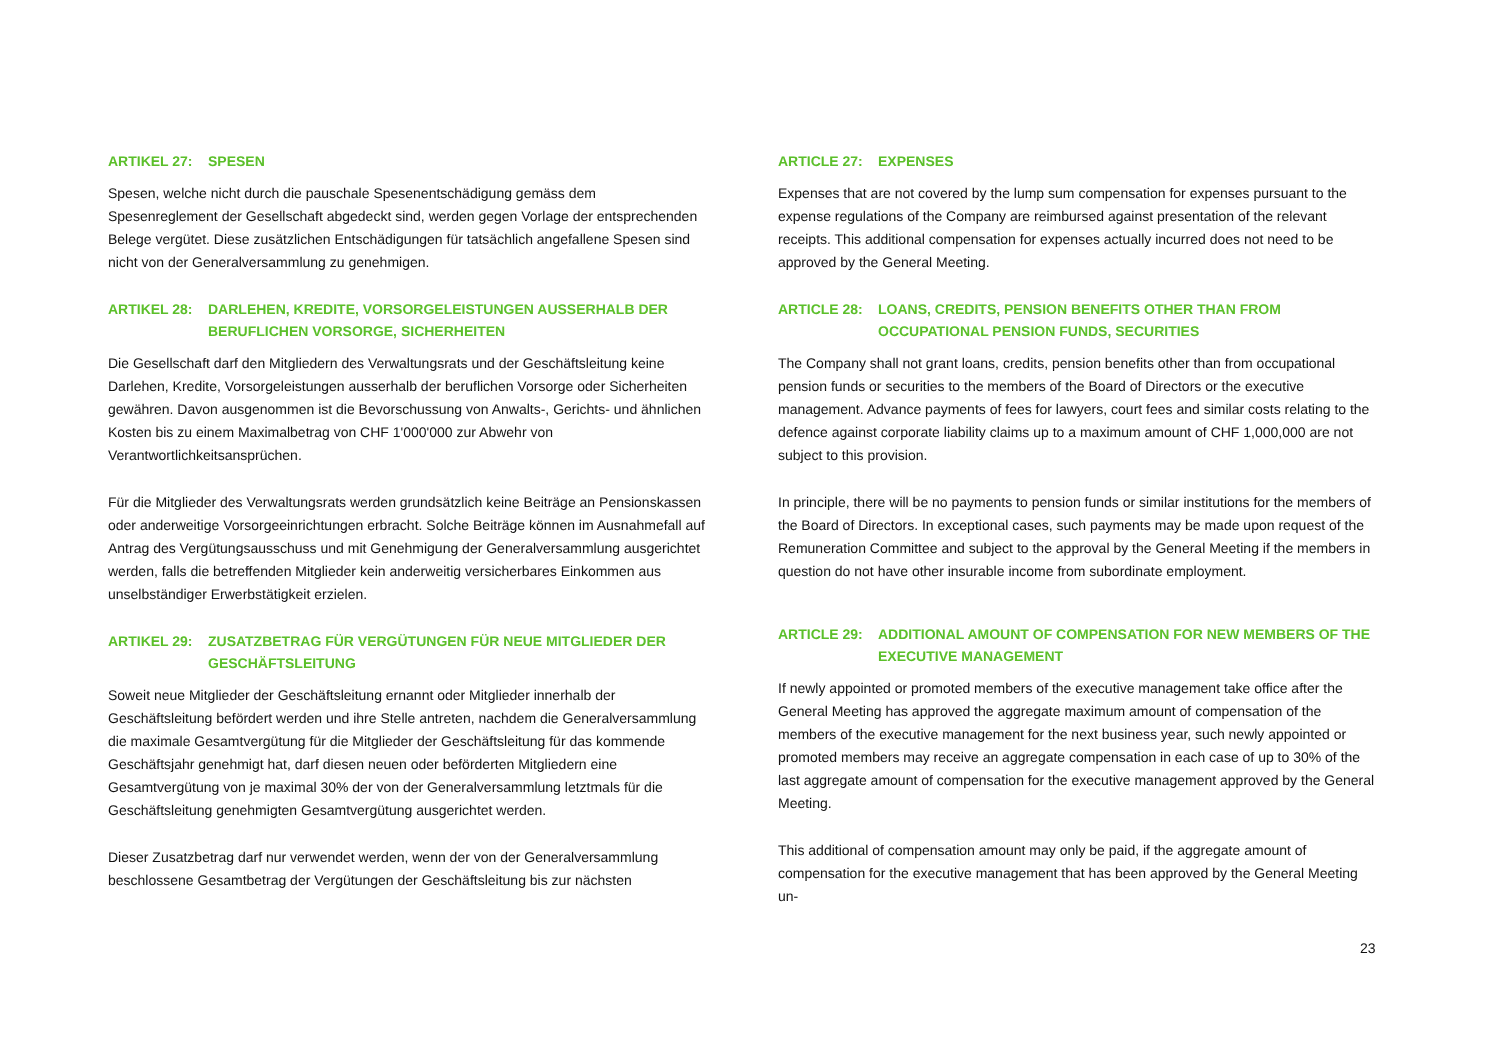ARTIKEL 27: SPESEN
Spesen, welche nicht durch die pauschale Spesenentschädigung gemäss dem Spesenreglement der Gesellschaft abgedeckt sind, werden gegen Vorlage der entsprechenden Belege vergütet. Diese zusätzlichen Entschädigungen für tatsächlich angefallene Spesen sind nicht von der Generalversammlung zu genehmigen.
ARTIKEL 28: DARLEHEN, KREDITE, VORSORGELEISTUNGEN AUSSERHALB DER BERUFLICHEN VORSORGE, SICHERHEITEN
Die Gesellschaft darf den Mitgliedern des Verwaltungsrats und der Geschäftsleitung keine Darlehen, Kredite, Vorsorgeleistungen ausserhalb der beruflichen Vorsorge oder Sicherheiten gewähren. Davon ausgenommen ist die Bevorschussung von Anwalts-, Gerichts- und ähnlichen Kosten bis zu einem Maximalbetrag von CHF 1'000'000 zur Abwehr von Verantwortlichkeitsansprüchen.
Für die Mitglieder des Verwaltungsrats werden grundsätzlich keine Beiträge an Pensionskassen oder anderweitige Vorsorgeeinrichtungen erbracht. Solche Beiträge können im Ausnahmefall auf Antrag des Vergütungsausschuss und mit Genehmigung der Generalversammlung ausgerichtet werden, falls die betreffenden Mitglieder kein anderweitig versicherbares Einkommen aus unselbständiger Erwerbstätigkeit erzielen.
ARTIKEL 29: ZUSATZBETRAG FÜR VERGÜTUNGEN FÜR NEUE MITGLIEDER DER GESCHÄFTSLEITUNG
Soweit neue Mitglieder der Geschäftsleitung ernannt oder Mitglieder innerhalb der Geschäftsleitung befördert werden und ihre Stelle antreten, nachdem die Generalversammlung die maximale Gesamtvergütung für die Mitglieder der Geschäftsleitung für das kommende Geschäftsjahr genehmigt hat, darf diesen neuen oder beförderten Mitgliedern eine Gesamtvergütung von je maximal 30% der von der Generalversammlung letztmals für die Geschäftsleitung genehmigten Gesamtvergütung ausgerichtet werden.
Dieser Zusatzbetrag darf nur verwendet werden, wenn der von der Generalversammlung beschlossene Gesamtbetrag der Vergütungen der Geschäftsleitung bis zur nächsten
ARTICLE 27: EXPENSES
Expenses that are not covered by the lump sum compensation for expenses pursuant to the expense regulations of the Company are reimbursed against presentation of the relevant receipts. This additional compensation for expenses actually incurred does not need to be approved by the General Meeting.
ARTICLE 28: LOANS, CREDITS, PENSION BENEFITS OTHER THAN FROM OCCUPATIONAL PENSION FUNDS, SECURITIES
The Company shall not grant loans, credits, pension benefits other than from occupational pension funds or securities to the members of the Board of Directors or the executive management. Advance payments of fees for lawyers, court fees and similar costs relating to the defence against corporate liability claims up to a maximum amount of CHF 1,000,000 are not subject to this provision.
In principle, there will be no payments to pension funds or similar institutions for the members of the Board of Directors. In exceptional cases, such payments may be made upon request of the Remuneration Committee and subject to the approval by the General Meeting if the members in question do not have other insurable income from subordinate employment.
ARTICLE 29: ADDITIONAL AMOUNT OF COMPENSATION FOR NEW MEMBERS OF THE EXECUTIVE MANAGEMENT
If newly appointed or promoted members of the executive management take office after the General Meeting has approved the aggregate maximum amount of compensation of the members of the executive management for the next business year, such newly appointed or promoted members may receive an aggregate compensation in each case of up to 30% of the last aggregate amount of compensation for the executive management approved by the General Meeting.
This additional of compensation amount may only be paid, if the aggregate amount of compensation for the executive management that has been approved by the General Meeting un-
23